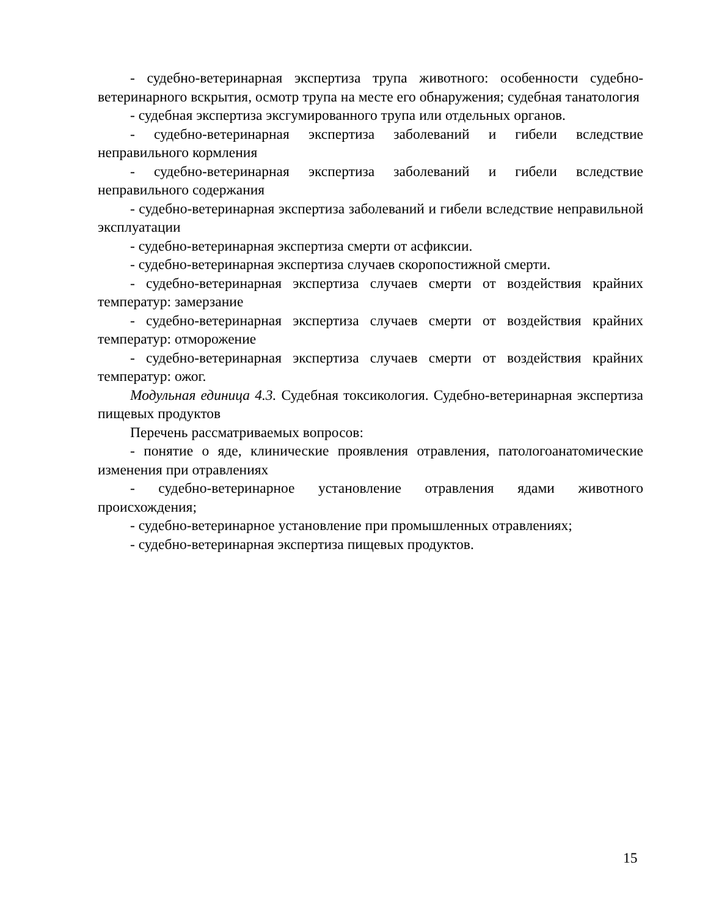- судебно-ветеринарная экспертиза трупа животного: особенности судебно-ветеринарного вскрытия, осмотр трупа на месте его обнаружения; судебная танатология
- судебная экспертиза эксгумированного трупа или отдельных органов.
- судебно-ветеринарная экспертиза заболеваний и гибели вследствие неправильного кормления
- судебно-ветеринарная экспертиза заболеваний и гибели вследствие неправильного содержания
- судебно-ветеринарная экспертиза заболеваний и гибели вследствие неправильной эксплуатации
- судебно-ветеринарная экспертиза смерти от асфиксии.
- судебно-ветеринарная экспертиза случаев скоропостижной смерти.
- судебно-ветеринарная экспертиза случаев смерти от воздействия крайних температур: замерзание
- судебно-ветеринарная экспертиза случаев смерти от воздействия крайних температур: отморожение
- судебно-ветеринарная экспертиза случаев смерти от воздействия крайних температур: ожог.
Модульная единица 4.3. Судебная токсикология. Судебно-ветеринарная экспертиза пищевых продуктов
Перечень рассматриваемых вопросов:
- понятие о яде, клинические проявления отравления, патологоанатомические изменения при отравлениях
- судебно-ветеринарное установление отравления ядами животного происхождения;
- судебно-ветеринарное установление при промышленных отравлениях;
- судебно-ветеринарная экспертиза пищевых продуктов.
15